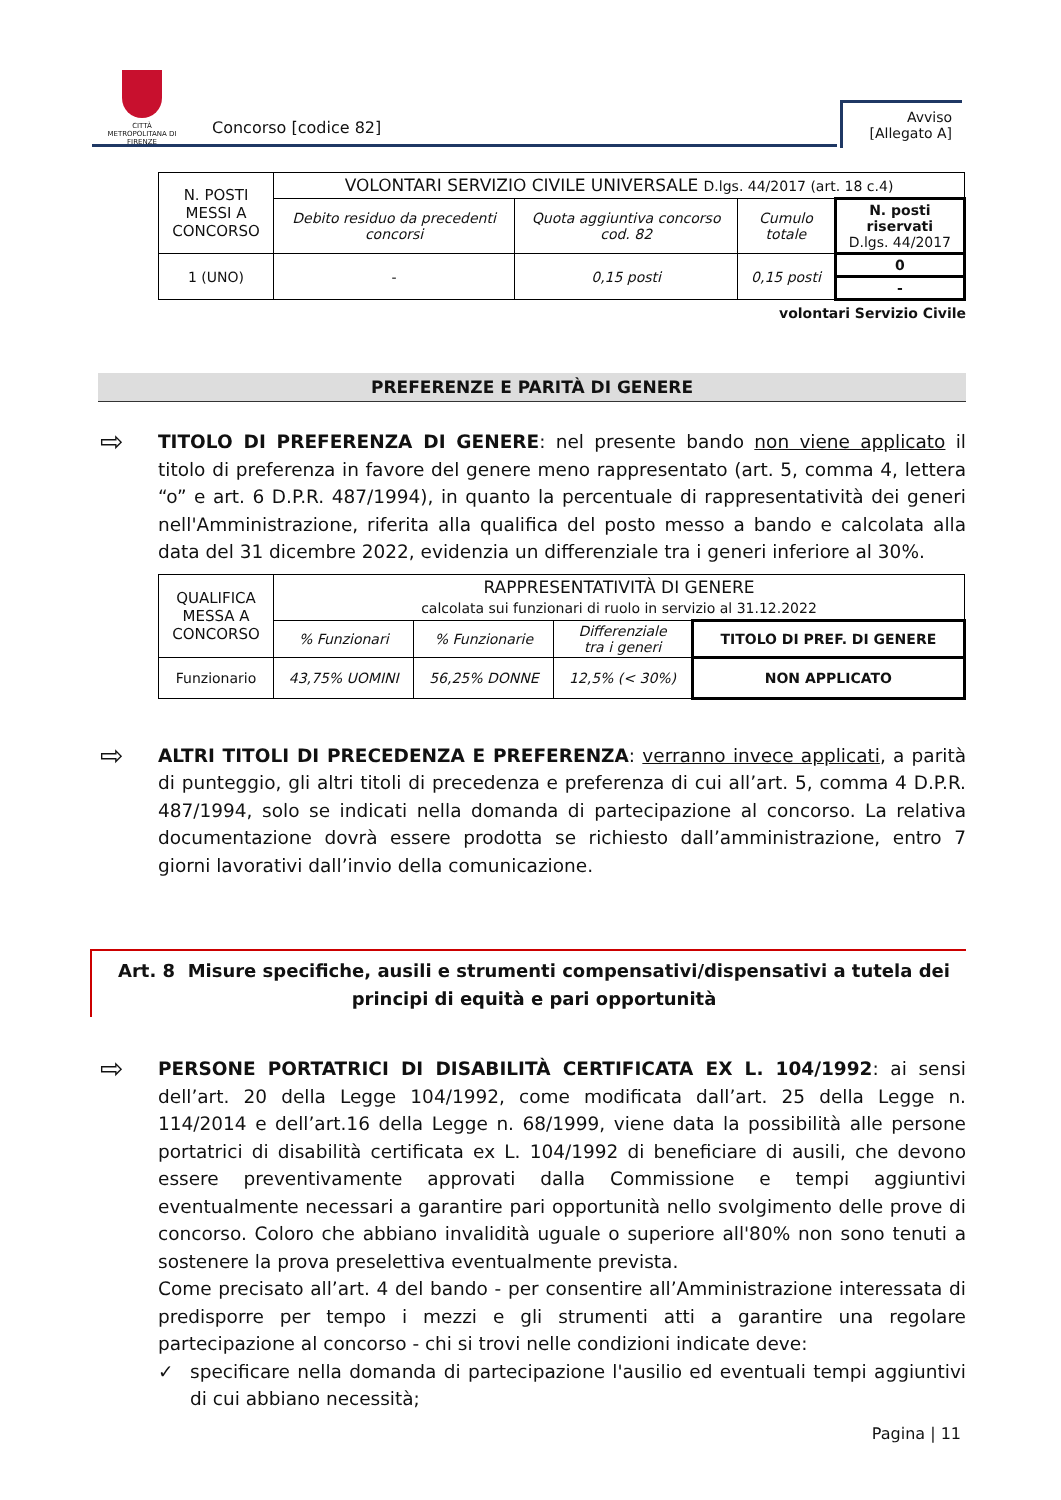CITTÀ METROPOLITANA DI FIRENZE
Concorso [codice 82]
Avviso
[Allegato A]
| N. POSTI MESSI A CONCORSO | VOLONTARI SERVIZIO CIVILE UNIVERSALE D.lgs. 44/2017 (art. 18 c.4) | | | |
| | Debito residuo da precedenti concorsi | Quota aggiuntiva concorso cod. 82 | Cumulo totale | N. posti riservati D.lgs. 44/2017 |
| 1 (UNO) | - | 0,15 posti | 0,15 posti | 0 |
| | | | | - |
volontari Servizio Civile
PREFERENZE E PARITÀ DI GENERE
⇨ TITOLO DI PREFERENZA DI GENERE: nel presente bando non viene applicato il titolo di preferenza in favore del genere meno rappresentato (art. 5, comma 4, lettera “o” e art. 6 D.P.R. 487/1994), in quanto la percentuale di rappresentatività dei generi nell'Amministrazione, riferita alla qualifica del posto messo a bando e calcolata alla data del 31 dicembre 2022, evidenzia un differenziale tra i generi inferiore al 30%.
| QUALIFICA MESSA A CONCORSO | RAPPRESENTATIVITÀ DI GENERE calcolata sui funzionari di ruolo in servizio al 31.12.2022 | | | |
| | % Funzionari | % Funzionarie | Differenziale tra i generi | TITOLO DI PREF. DI GENERE |
| Funzionario | 43,75% UOMINI | 56,25% DONNE | 12,5% (< 30%) | NON APPLICATO |
⇨ ALTRI TITOLI DI PRECEDENZA E PREFERENZA: verranno invece applicati, a parità di punteggio, gli altri titoli di precedenza e preferenza di cui all’art. 5, comma 4 D.P.R. 487/1994, solo se indicati nella domanda di partecipazione al concorso. La relativa documentazione dovrà essere prodotta se richiesto dall’amministrazione, entro 7 giorni lavorativi dall’invio della comunicazione.
Art. 8 Misure specifiche, ausili e strumenti compensativi/dispensativi a tutela dei principi di equità e pari opportunità
⇨ PERSONE PORTATRICI DI DISABILITÀ CERTIFICATA EX L. 104/1992: ai sensi dell’art. 20 della Legge 104/1992, come modificata dall’art. 25 della Legge n. 114/2014 e dell’art.16 della Legge n. 68/1999, viene data la possibilità alle persone portatrici di disabilità certificata ex L. 104/1992 di beneficiare di ausili, che devono essere preventivamente approvati dalla Commissione e tempi aggiuntivi eventualmente necessari a garantire pari opportunità nello svolgimento delle prove di concorso. Coloro che abbiano invalidità uguale o superiore all'80% non sono tenuti a sostenere la prova preselettiva eventualmente prevista.
Come precisato all’art. 4 del bando - per consentire all’Amministrazione interessata di predisporre per tempo i mezzi e gli strumenti atti a garantire una regolare partecipazione al concorso - chi si trovi nelle condizioni indicate deve:
✓ specificare nella domanda di partecipazione l'ausilio ed eventuali tempi aggiuntivi di cui abbiano necessità;
Pagina | 11